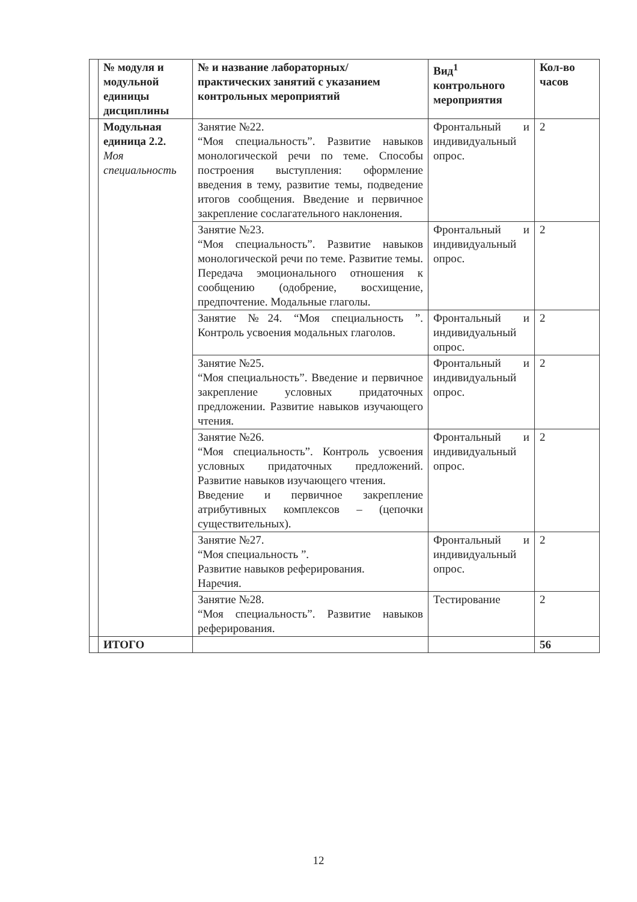| | № модуля и модульной единицы дисциплины | № и название лабораторных/ практических занятий с указанием контрольных мероприятий | Вид<sup>1</sup> контрольного мероприятия | Кол-во часов |
| --- | --- | --- | --- | --- |
| | Модульная единица 2.2. Моя специальность | Занятие №22. “Моя специальность”. Развитие навыков монологической речи по теме. Способы построения выступления: оформление введения в тему, развитие темы, подведение итогов сообщения. Введение и первичное закрепление сослагательного наклонения. | Фронтальный и индивидуальный опрос. | 2 |
| | | Занятие №23. “Моя специальность”. Развитие навыков монологической речи по теме. Развитие темы. Передача эмоционального отношения к сообщению (одобрение, восхищение, предпочтение. Модальные глаголы. | Фронтальный и индивидуальный опрос. | 2 |
| | | Занятие №24. “Моя специальность ”. Контроль усвоения модальных глаголов. | Фронтальный и индивидуальный опрос. | 2 |
| | | Занятие №25. “Моя специальность”. Введение и первичное закрепление условных придаточных предложении. Развитие навыков изучающего чтения. | Фронтальный и индивидуальный опрос. | 2 |
| | | Занятие №26. “Моя специальность”. Контроль усвоения условных придаточных предложений. Развитие навыков изучающего чтения. Введение и первичное закрепление атрибутивных комплексов – (цепочки существительных). | Фронтальный и индивидуальный опрос. | 2 |
| | | Занятие №27. “Моя специальность ”. Развитие навыков реферирования. Наречия. | Фронтальный и индивидуальный опрос. | 2 |
| | | Занятие №28. “Моя специальность”. Развитие навыков реферирования. | Тестирование | 2 |
| | ИТОГО | | | 56 |
12